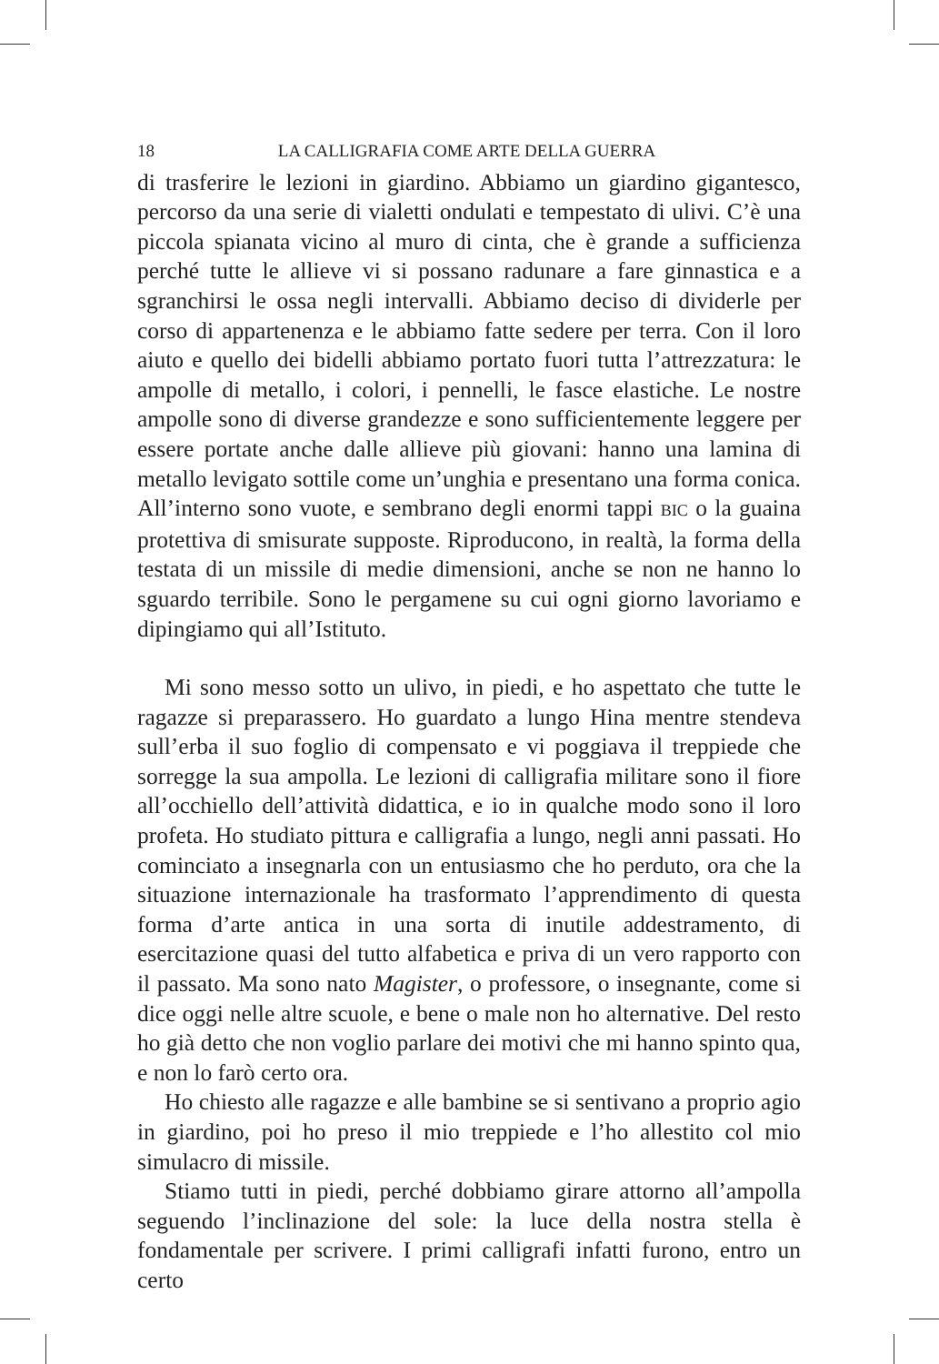18 LA CALLIGRAFIA COME ARTE DELLA GUERRA
di trasferire le lezioni in giardino. Abbiamo un giardino gigantesco, percorso da una serie di vialetti ondulati e tempestato di ulivi. C’è una piccola spianata vicino al muro di cinta, che è grande a sufficienza perché tutte le allieve vi si possano radunare a fare ginnastica e a sgranchirsi le ossa negli intervalli. Abbiamo deciso di dividerle per corso di appartenenza e le abbiamo fatte sedere per terra. Con il loro aiuto e quello dei bidelli abbiamo portato fuori tutta l’attrezzatura: le ampolle di metallo, i colori, i pennelli, le fasce elastiche. Le nostre ampolle sono di diverse grandezze e sono sufficientemente leggere per essere portate anche dalle allieve più giovani: hanno una lamina di metallo levigato sottile come un’unghia e presentano una forma conica. All’interno sono vuote, e sembrano degli enormi tappi BIC o la guaina protettiva di smisurate supposte. Riproducono, in realtà, la forma della testata di un missile di medie dimensioni, anche se non ne hanno lo sguardo terribile. Sono le pergamene su cui ogni giorno lavoriamo e dipingiamo qui all’Istituto.
Mi sono messo sotto un ulivo, in piedi, e ho aspettato che tutte le ragazze si preparassero. Ho guardato a lungo Hina mentre stendeva sull’erba il suo foglio di compensato e vi poggiava il treppiede che sorregge la sua ampolla. Le lezioni di calligrafia militare sono il fiore all’occhiello dell’attività didattica, e io in qualche modo sono il loro profeta. Ho studiato pittura e calligrafia a lungo, negli anni passati. Ho cominciato a insegnarla con un entusiasmo che ho perduto, ora che la situazione internazionale ha trasformato l’apprendimento di questa forma d’arte antica in una sorta di inutile addestramento, di esercitazione quasi del tutto alfabetica e priva di un vero rapporto con il passato. Ma sono nato Magister, o professore, o insegnante, come si dice oggi nelle altre scuole, e bene o male non ho alternative. Del resto ho già detto che non voglio parlare dei motivi che mi hanno spinto qua, e non lo farò certo ora.
Ho chiesto alle ragazze e alle bambine se si sentivano a proprio agio in giardino, poi ho preso il mio treppiede e l’ho allestito col mio simulacro di missile.
Stiamo tutti in piedi, perché dobbiamo girare attorno all’ampolla seguendo l’inclinazione del sole: la luce della nostra stella è fondamentale per scrivere. I primi calligrafi infatti furono, entro un certo